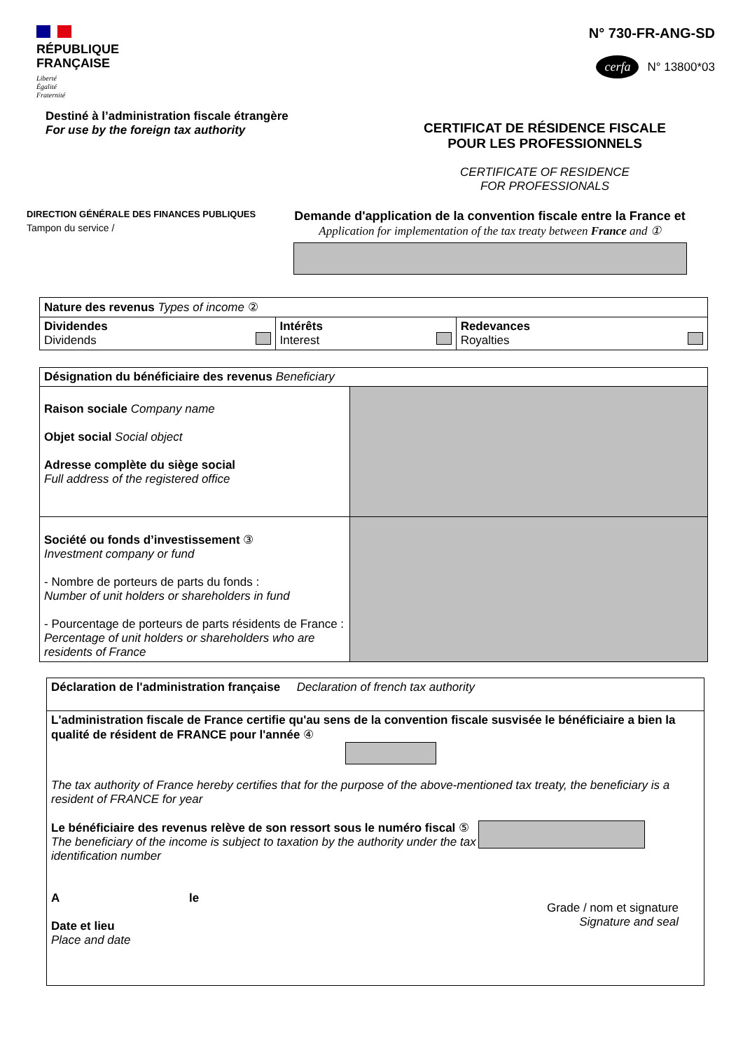RÉPUBLIQUE
FRANÇAISE
Liberté
Égalité
Fraternité
N° 730-FR-ANG-SD
cerfa N° 13800*03
Destiné à l’administration fiscale étrangère
For use by the foreign tax authority
CERTIFICAT DE RÉSIDENCE FISCALE
POUR LES PROFESSIONNELS
CERTIFICATE OF RESIDENCE
FOR PROFESSIONALS
DIRECTION GÉNÉRALE DES FINANCES PUBLIQUES
Tampon du service /
Demande d'application de la convention fiscale entre la France et
Application for implementation of the tax treaty between France and ①
| Nature des revenus Types of income ② | | |
| Dividendes Dividends | Intérêts Interest | Redevances Royalties |
| Désignation du bénéficiaire des revenus Beneficiary | |
| Raison sociale Company name Objet social Social object Adresse complète du siège social Full address of the registered office | |
| Société ou fonds d’investissement ③ Investment company or fund - Nombre de porteurs de parts du fonds : Number of unit holders or shareholders in fund - Pourcentage de porteurs de parts résidents de France : Percentage of unit holders or shareholders who are residents of France | |
| Déclaration de l'administration française Declaration of french tax authority |
| L'administration fiscale de France certifie qu'au sens de la convention fiscale susvisée le bénéficiaire a bien la qualité de résident de FRANCE pour l'année ④ The tax authority of France hereby certifies that for the purpose of the above-mentioned tax treaty, the beneficiary is a resident of FRANCE for year Le bénéficiaire des revenus relève de son ressort sous le numéro fiscal ⑤ The beneficiary of the income is subject to taxation by the authority under the tax identification number A le Date et lieu Place and date Grade / nom et signature Signature and seal |